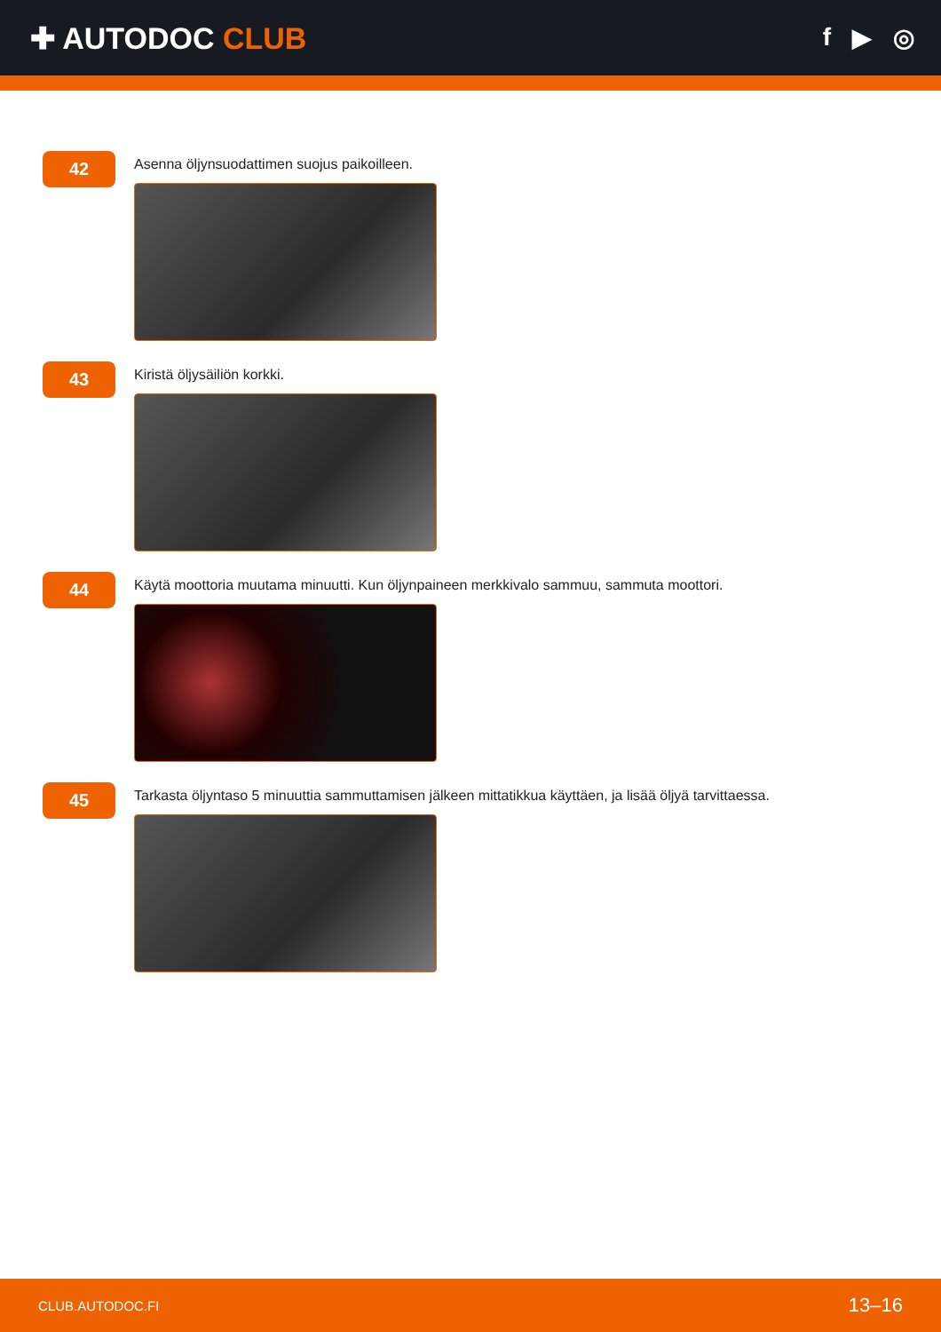✚ AUTODOC CLUB
f ▶ ◎
42
Asenna öljynsuodattimen suojus paikoilleen.
43
Kiristä öljysäiliön korkki.
44
Käytä moottoria muutama minuutti. Kun öljynpaineen merkkivalo sammuu, sammuta moottori.
45
Tarkasta öljyntaso 5 minuuttia sammuttamisen jälkeen mittatikkua käyttäen, ja lisää öljyä tarvittaessa.
CLUB.AUTODOC.FI 13–16